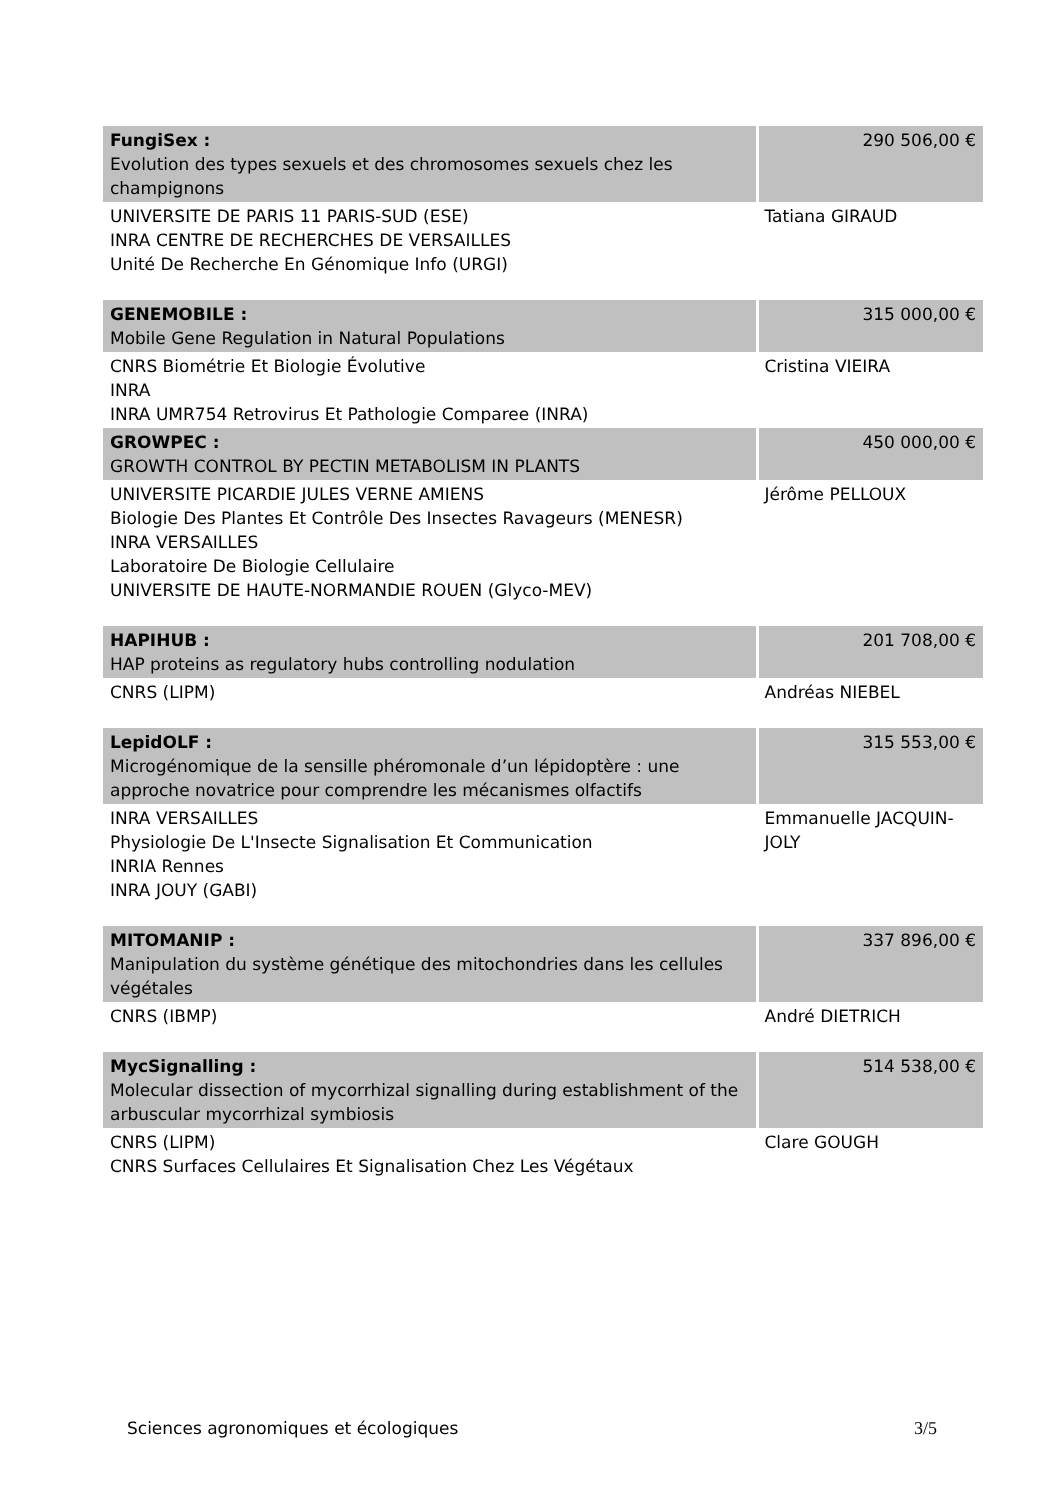| FungiSex : Evolution des types sexuels et des chromosomes sexuels chez les champignons | 290 506,00 € |
| UNIVERSITE DE PARIS 11 PARIS-SUD (ESE) INRA CENTRE DE RECHERCHES DE VERSAILLES Unité De Recherche En Génomique Info (URGI) | Tatiana GIRAUD |
| GENEMOBILE : Mobile Gene Regulation in Natural Populations | 315 000,00 € |
| CNRS Biométrie Et Biologie Évolutive INRA INRA UMR754 Retrovirus Et Pathologie Comparee (INRA) | Cristina VIEIRA |
| GROWPEC : GROWTH CONTROL BY PECTIN METABOLISM IN PLANTS | 450 000,00 € |
| UNIVERSITE PICARDIE JULES VERNE AMIENS Biologie Des Plantes Et Contrôle Des Insectes Ravageurs (MENESR) INRA VERSAILLES Laboratoire De Biologie Cellulaire UNIVERSITE DE HAUTE-NORMANDIE ROUEN (Glyco-MEV) | Jérôme PELLOUX |
| HAPIHUB : HAP proteins as regulatory hubs controlling nodulation | 201 708,00 € |
| CNRS (LIPM) | Andréas NIEBEL |
| LepidOLF : Microgénomique de la sensille phéromonale d’un lépidoptère : une approche novatrice pour comprendre les mécanismes olfactifs | 315 553,00 € |
| INRA VERSAILLES Physiologie De L'Insecte Signalisation Et Communication INRIA Rennes INRA JOUY (GABI) | Emmanuelle JACQUIN-JOLY |
| MITOMANIP : Manipulation du système génétique des mitochondries dans les cellules végétales | 337 896,00 € |
| CNRS (IBMP) | André DIETRICH |
| MycSignalling : Molecular dissection of mycorrhizal signalling during establishment of the arbuscular mycorrhizal symbiosis | 514 538,00 € |
| CNRS (LIPM) CNRS Surfaces Cellulaires Et Signalisation Chez Les Végétaux | Clare GOUGH |
Sciences agronomiques et écologiques 3/5